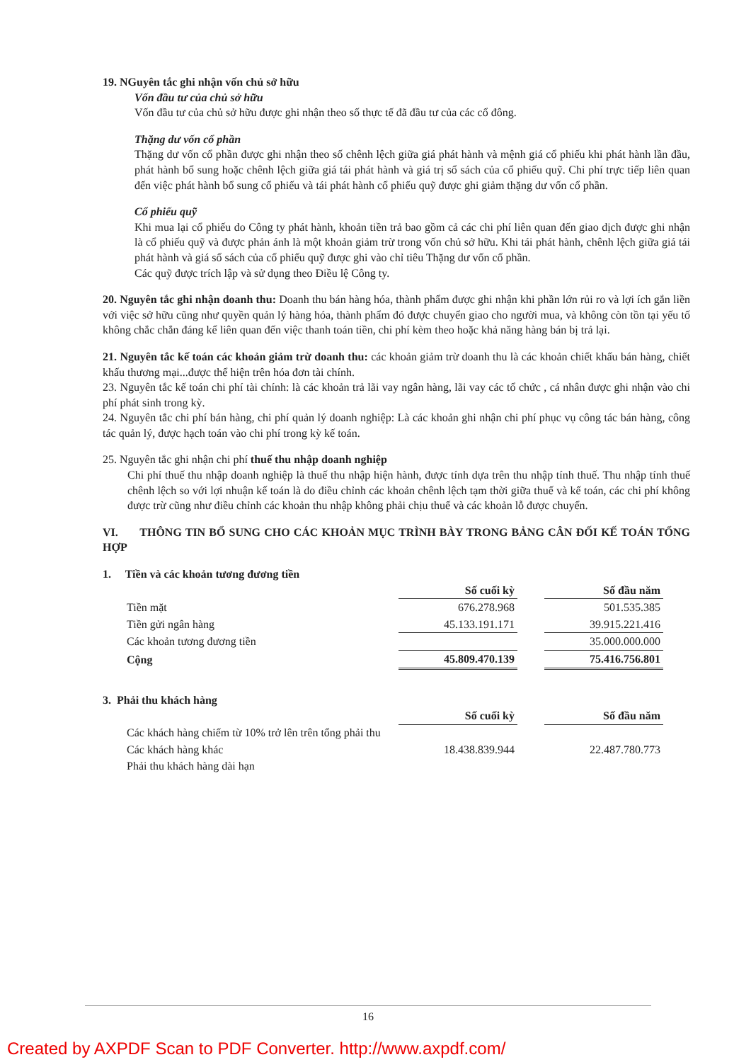19. NGuyên tắc ghi nhận vốn chủ sở hữu
Vốn đầu tư của chủ sở hữu
Vốn đầu tư của chủ sở hữu được ghi nhận theo số thực tế đã đầu tư của các cổ đông.
Thặng dư vốn cổ phần
Thặng dư vốn cổ phần được ghi nhận theo số chênh lệch giữa giá phát hành và mệnh giá cổ phiếu khi phát hành lần đầu, phát hành bổ sung hoặc chênh lệch giữa giá tái phát hành và giá trị sổ sách của cổ phiếu quỹ. Chi phí trực tiếp liên quan đến việc phát hành bổ sung cổ phiếu và tái phát hành cổ phiếu quỹ được ghi giảm thặng dư vốn cổ phần.
Cổ phiếu quỹ
Khi mua lại cổ phiếu do Công ty phát hành, khoản tiền trả bao gồm cả các chi phí liên quan đến giao dịch được ghi nhận là cổ phiếu quỹ và được phản ánh là một khoản giảm trừ trong vốn chủ sở hữu. Khi tái phát hành, chênh lệch giữa giá tái phát hành và giá sổ sách của cổ phiếu quỹ được ghi vào chỉ tiêu Thặng dư vốn cổ phần.
Các quỹ được trích lập và sử dụng theo Điều lệ Công ty.
20. Nguyên tắc ghi nhận doanh thu: Doanh thu bán hàng hóa, thành phẩm được ghi nhận khi phần lớn rủi ro và lợi ích gắn liền với việc sở hữu cũng như quyền quản lý hàng hóa, thành phẩm đó được chuyển giao cho người mua, và không còn tồn tại yếu tố không chắc chắn đáng kể liên quan đến việc thanh toán tiền, chi phí kèm theo hoặc khả năng hàng bán bị trả lại.
21. Nguyên tắc kế toán các khoản giảm trừ doanh thu: các khoản giảm trừ doanh thu là các khoản chiết khấu bán hàng, chiết khấu thương mại...được thể hiện trên hóa đơn tài chính.
23. Nguyên tắc kế toán chi phí tài chính: là các khoản trả lãi vay ngân hàng, lãi vay các tổ chức , cá nhân được ghi nhận vào chi phí phát sinh trong kỳ.
24. Nguyên tắc chi phí bán hàng, chi phí quản lý doanh nghiệp: Là các khoản ghi nhận chi phí phục vụ công tác bán hàng, công tác quản lý, được hạch toán vào chi phí trong kỳ kế toán.
25. Nguyên tắc ghi nhận chi phí thuế thu nhập doanh nghiệp
Chi phí thuế thu nhập doanh nghiệp là thuế thu nhập hiện hành, được tính dựa trên thu nhập tính thuế. Thu nhập tính thuế chênh lệch so với lợi nhuận kế toán là do điều chỉnh các khoản chênh lệch tạm thời giữa thuế và kế toán, các chi phí không được trừ cũng như điều chỉnh các khoản thu nhập không phải chịu thuế và các khoản lỗ được chuyển.
VI. THÔNG TIN BỔ SUNG CHO CÁC KHOẢN MỤC TRÌNH BÀY TRONG BẢNG CÂN ĐỐI KẾ TOÁN TỔNG HỢP
1. Tiền và các khoản tương đương tiền
| | Số cuối kỳ | | Số đầu năm |
| Tiền mặt | 676.278.968 | | 501.535.385 |
| Tiền gửi ngân hàng | 45.133.191.171 | | 39.915.221.416 |
| Các khoản tương đương tiền | | | 35.000.000.000 |
| Cộng | 45.809.470.139 | | 75.416.756.801 |
3. Phải thu khách hàng
| | Số cuối kỳ | | Số đầu năm |
| Các khách hàng chiếm từ 10% trở lên trên tổng phải thu | | | |
| Các khách hàng khác | 18.438.839.944 | | 22.487.780.773 |
| Phải thu khách hàng dài hạn | | | |
16
Created by AXPDF Scan to PDF Converter. http://www.axpdf.com/